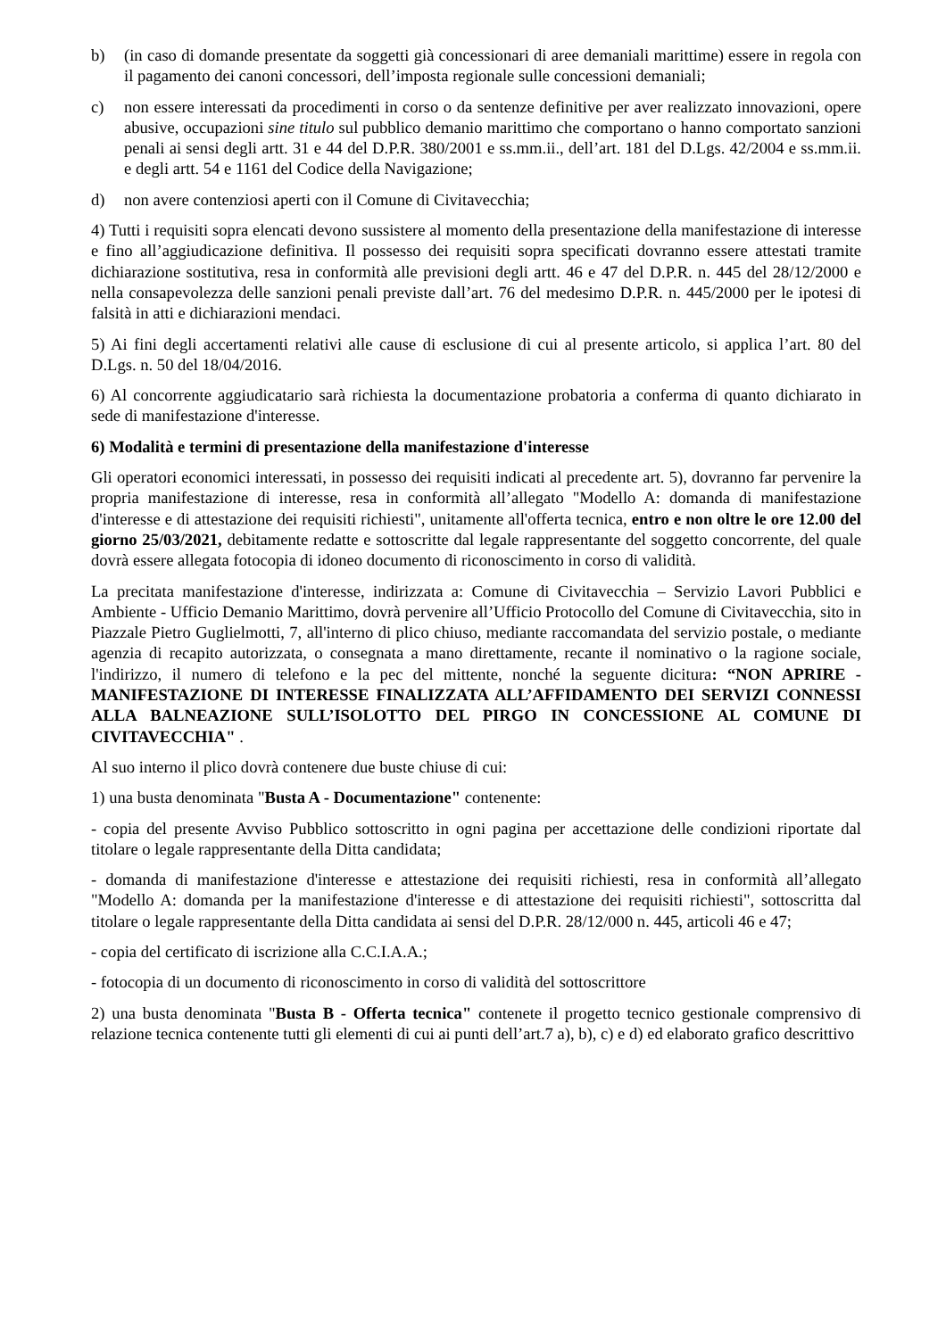b) (in caso di domande presentate da soggetti già concessionari di aree demaniali marittime) essere in regola con il pagamento dei canoni concessori, dell’imposta regionale sulle concessioni demaniali;
c) non essere interessati da procedimenti in corso o da sentenze definitive per aver realizzato innovazioni, opere abusive, occupazioni sine titulo sul pubblico demanio marittimo che comportano o hanno comportato sanzioni penali ai sensi degli artt. 31 e 44 del D.P.R. 380/2001 e ss.mm.ii., dell’art. 181 del D.Lgs. 42/2004 e ss.mm.ii. e degli artt. 54 e 1161 del Codice della Navigazione;
d) non avere contenziosi aperti con il Comune di Civitavecchia;
4) Tutti i requisiti sopra elencati devono sussistere al momento della presentazione della manifestazione di interesse e fino all’aggiudicazione definitiva. Il possesso dei requisiti sopra specificati dovranno essere attestati tramite dichiarazione sostitutiva, resa in conformità alle previsioni degli artt. 46 e 47 del D.P.R. n. 445 del 28/12/2000 e nella consapevolezza delle sanzioni penali previste dall’art. 76 del medesimo D.P.R. n. 445/2000 per le ipotesi di falsità in atti e dichiarazioni mendaci.
5) Ai fini degli accertamenti relativi alle cause di esclusione di cui al presente articolo, si applica l’art. 80 del D.Lgs. n. 50 del 18/04/2016.
6) Al concorrente aggiudicatario sarà richiesta la documentazione probatoria a conferma di quanto dichiarato in sede di manifestazione d'interesse.
6) Modalità e termini di presentazione della manifestazione d'interesse
Gli operatori economici interessati, in possesso dei requisiti indicati al precedente art. 5), dovranno far pervenire la propria manifestazione di interesse, resa in conformità all’allegato "Modello A: domanda di manifestazione d'interesse e di attestazione dei requisiti richiesti", unitamente all'offerta tecnica, entro e non oltre le ore 12.00 del giorno 25/03/2021, debitamente redatte e sottoscritte dal legale rappresentante del soggetto concorrente, del quale dovrà essere allegata fotocopia di idoneo documento di riconoscimento in corso di validità.
La precitata manifestazione d'interesse, indirizzata a: Comune di Civitavecchia – Servizio Lavori Pubblici e Ambiente - Ufficio Demanio Marittimo, dovrà pervenire all’Ufficio Protocollo del Comune di Civitavecchia, sito in Piazzale Pietro Guglielmotti, 7, all'interno di plico chiuso, mediante raccomandata del servizio postale, o mediante agenzia di recapito autorizzata, o consegnata a mano direttamente, recante il nominativo o la ragione sociale, l'indirizzo, il numero di telefono e la pec del mittente, nonché la seguente dicitura: “NON APRIRE - MANIFESTAZIONE DI INTERESSE FINALIZZATA ALL’AFFIDAMENTO DEI SERVIZI CONNESSI ALLA BALNEAZIONE SULL’ISOLOTTO DEL PIRGO IN CONCESSIONE AL COMUNE DI CIVITAVECCHIA" .
Al suo interno il plico dovrà contenere due buste chiuse di cui:
1) una busta denominata "Busta A - Documentazione" contenente:
- copia del presente Avviso Pubblico sottoscritto in ogni pagina per accettazione delle condizioni riportate dal titolare o legale rappresentante della Ditta candidata;
- domanda di manifestazione d'interesse e attestazione dei requisiti richiesti, resa in conformità all’allegato "Modello A: domanda per la manifestazione d'interesse e di attestazione dei requisiti richiesti", sottoscritta dal titolare o legale rappresentante della Ditta candidata ai sensi del D.P.R. 28/12/000 n. 445, articoli 46 e 47;
- copia del certificato di iscrizione alla C.C.I.A.A.;
- fotocopia di un documento di riconoscimento in corso di validità del sottoscrittore
2) una busta denominata "Busta B - Offerta tecnica" contenete il progetto tecnico gestionale comprensivo di relazione tecnica contenente tutti gli elementi di cui ai punti dell’art.7 a), b), c) e d) ed elaborato grafico descrittivo